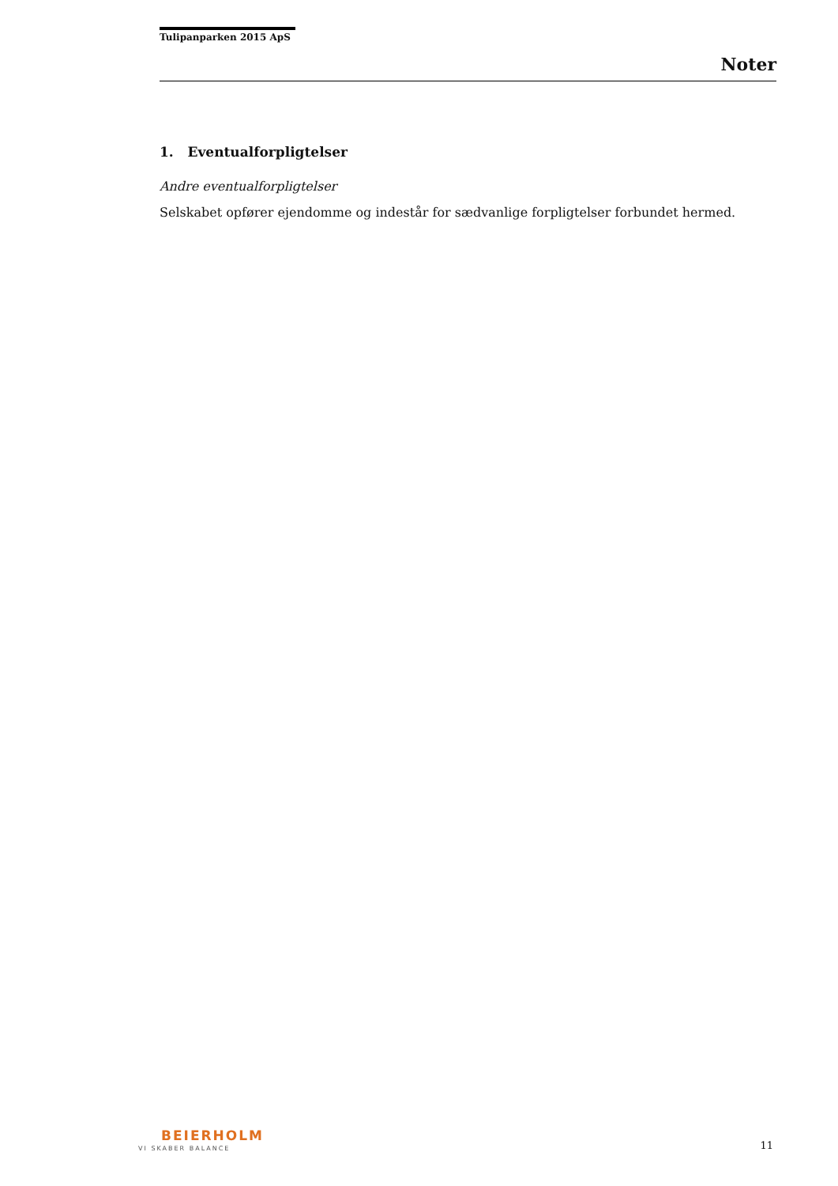Tulipanparken 2015 ApS
Noter
1. Eventualforpligtelser
Andre eventualforpligtelser
Selskabet opfører ejendomme og indestår for sædvanlige forpligtelser forbundet hermed.
BEIERHOLM
VI SKABER BALANCE 11